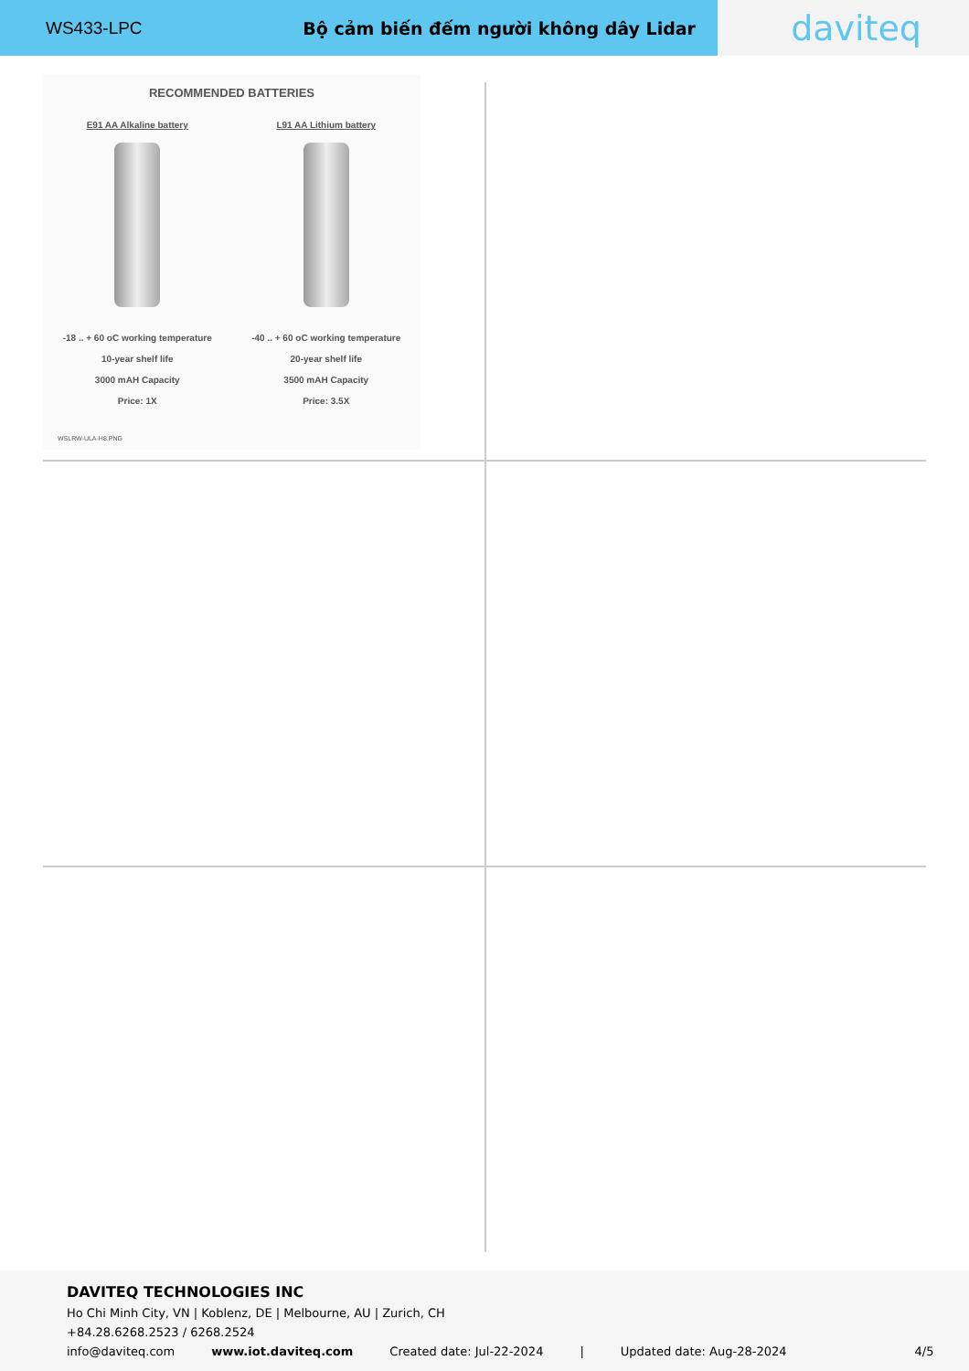WS433-LPC Bộ cảm biến đếm người không dây Lidar
daviteq
RECOMMENDED BATTERIES
E91 AA Alkaline battery
-18 .. + 60 oC working temperature
10-year shelf life
3000 mAH Capacity
Price: 1X
L91 AA Lithium battery
-40 .. + 60 oC working temperature
20-year shelf life
3500 mAH Capacity
Price: 3.5X
WSLRW-ULA-H8.PNG
DAVITEQ TECHNOLOGIES INC
Ho Chi Minh City, VN | Koblenz, DE | Melbourne, AU | Zurich, CH
+84.28.6268.2523 / 6268.2524
info@daviteq.com www.iot.daviteq.com Created date: Jul-22-2024 | Updated date: Aug-28-2024 4/5